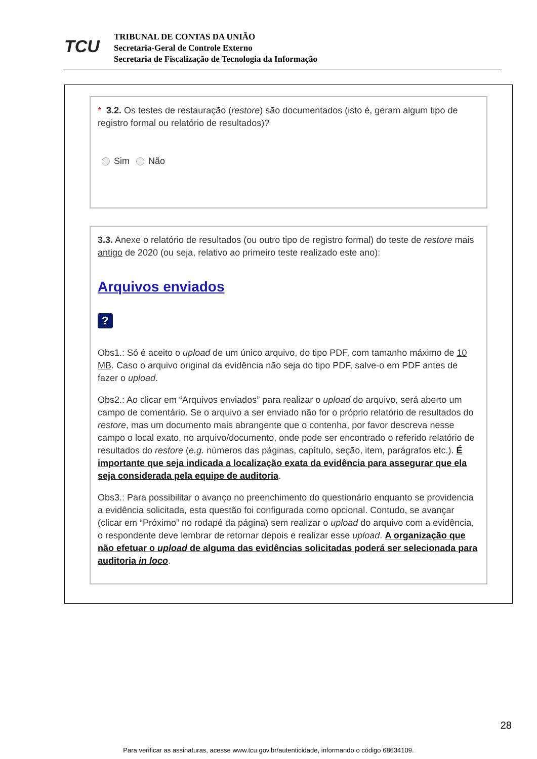TCU
TRIBUNAL DE CONTAS DA UNIÃO
Secretaria-Geral de Controle Externo
Secretaria de Fiscalização de Tecnologia da Informação
* 3.2. Os testes de restauração (restore) são documentados (isto é, geram algum tipo de registro formal ou relatório de resultados)?
Sim Não
3.3. Anexe o relatório de resultados (ou outro tipo de registro formal) do teste de restore mais antigo de 2020 (ou seja, relativo ao primeiro teste realizado este ano):
Arquivos enviados
?
Obs1.: Só é aceito o upload de um único arquivo, do tipo PDF, com tamanho máximo de 10 MB. Caso o arquivo original da evidência não seja do tipo PDF, salve-o em PDF antes de fazer o upload.
Obs2.: Ao clicar em “Arquivos enviados” para realizar o upload do arquivo, será aberto um campo de comentário. Se o arquivo a ser enviado não for o próprio relatório de resultados do restore, mas um documento mais abrangente que o contenha, por favor descreva nesse campo o local exato, no arquivo/documento, onde pode ser encontrado o referido relatório de resultados do restore (e.g. números das páginas, capítulo, seção, item, parágrafos etc.). É importante que seja indicada a localização exata da evidência para assegurar que ela seja considerada pela equipe de auditoria.
Obs3.: Para possibilitar o avanço no preenchimento do questionário enquanto se providencia a evidência solicitada, esta questão foi configurada como opcional. Contudo, se avançar (clicar em “Próximo” no rodapé da página) sem realizar o upload do arquivo com a evidência, o respondente deve lembrar de retornar depois e realizar esse upload. A organização que não efetuar o upload de alguma das evidências solicitadas poderá ser selecionada para auditoria in loco.
28
Para verificar as assinaturas, acesse www.tcu.gov.br/autenticidade, informando o código 68634109.